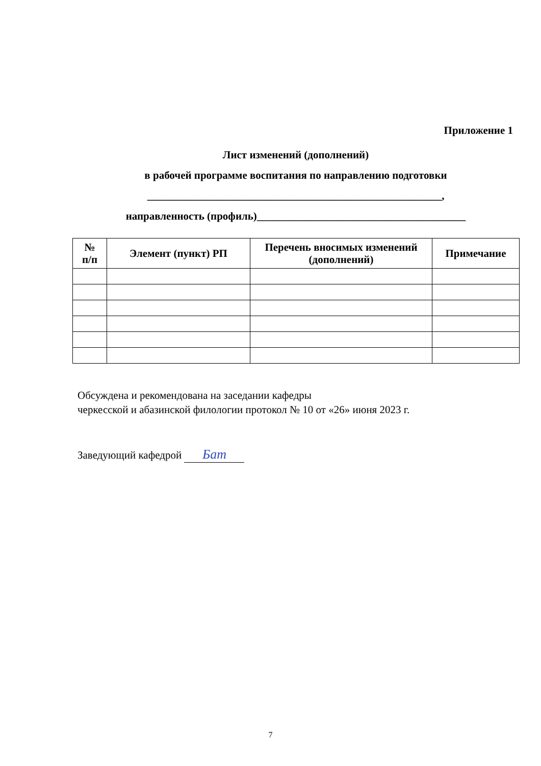Приложение 1
Лист изменений (дополнений)
в рабочей программе воспитания по направлению подготовки
_______________________________________________________,
направленность (профиль)_______________________________________
| № п/п | Элемент (пункт) РП | Перечень вносимых изменений (дополнений) | Примечание |
| --- | --- | --- | --- |
Обсуждена и рекомендована на заседании кафедры
черкесской и абазинской филологии протокол № 10 от «26» июня 2023 г.
Заведующий кафедрой Бат
7